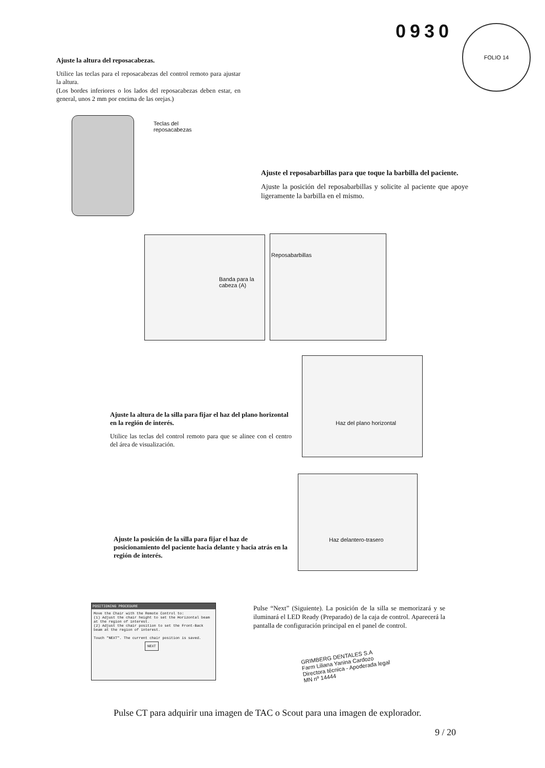0930 FOLIO 14
Ajuste la altura del reposacabezas.
Utilice las teclas para el reposacabezas del control remoto para ajustar la altura.
(Los bordes inferiores o los lados del reposacabezas deben estar, en general, unos 2 mm por encima de las orejas.)
Teclas del
reposacabezas
Ajuste el reposabarbillas para que toque la barbilla del paciente.
Ajuste la posición del reposabarbillas y solicite al paciente que apoye ligeramente la barbilla en el mismo.
Banda para la cabeza (A) Reposabarbillas
Haz del plano horizontal
Ajuste la altura de la silla para fijar el haz del plano horizontal en la región de interés.
Utilice las teclas del control remoto para que se alinee con el centro del área de visualización.
Haz delantero-trasero
Ajuste la posición de la silla para fijar el haz de posicionamiento del paciente hacia delante y hacia atrás en la región de interés.
POSITIONING PROCEDURE
Move the Chair with the Remote Control to:
(1) Adjust the chair height to set the Horizontal beam at the region of interest.
(2) Adjust the chair position to set the Front-Back beam at the region of interest.
Touch "NEXT". The current chair position is saved.
NEXT
Pulse “Next” (Siguiente). La posición de la silla se memorizará y se iluminará el LED Ready (Preparado) de la caja de control. Aparecerá la pantalla de configuración principal en el panel de control.
GRIMBERG DENTALES S.A
Farm Liliana Yanina Cardozo
Directora técnica - Apoderada legal
MN nº 14444
Pulse CT para adquirir una imagen de TAC o Scout para una imagen de explorador.
9 / 20